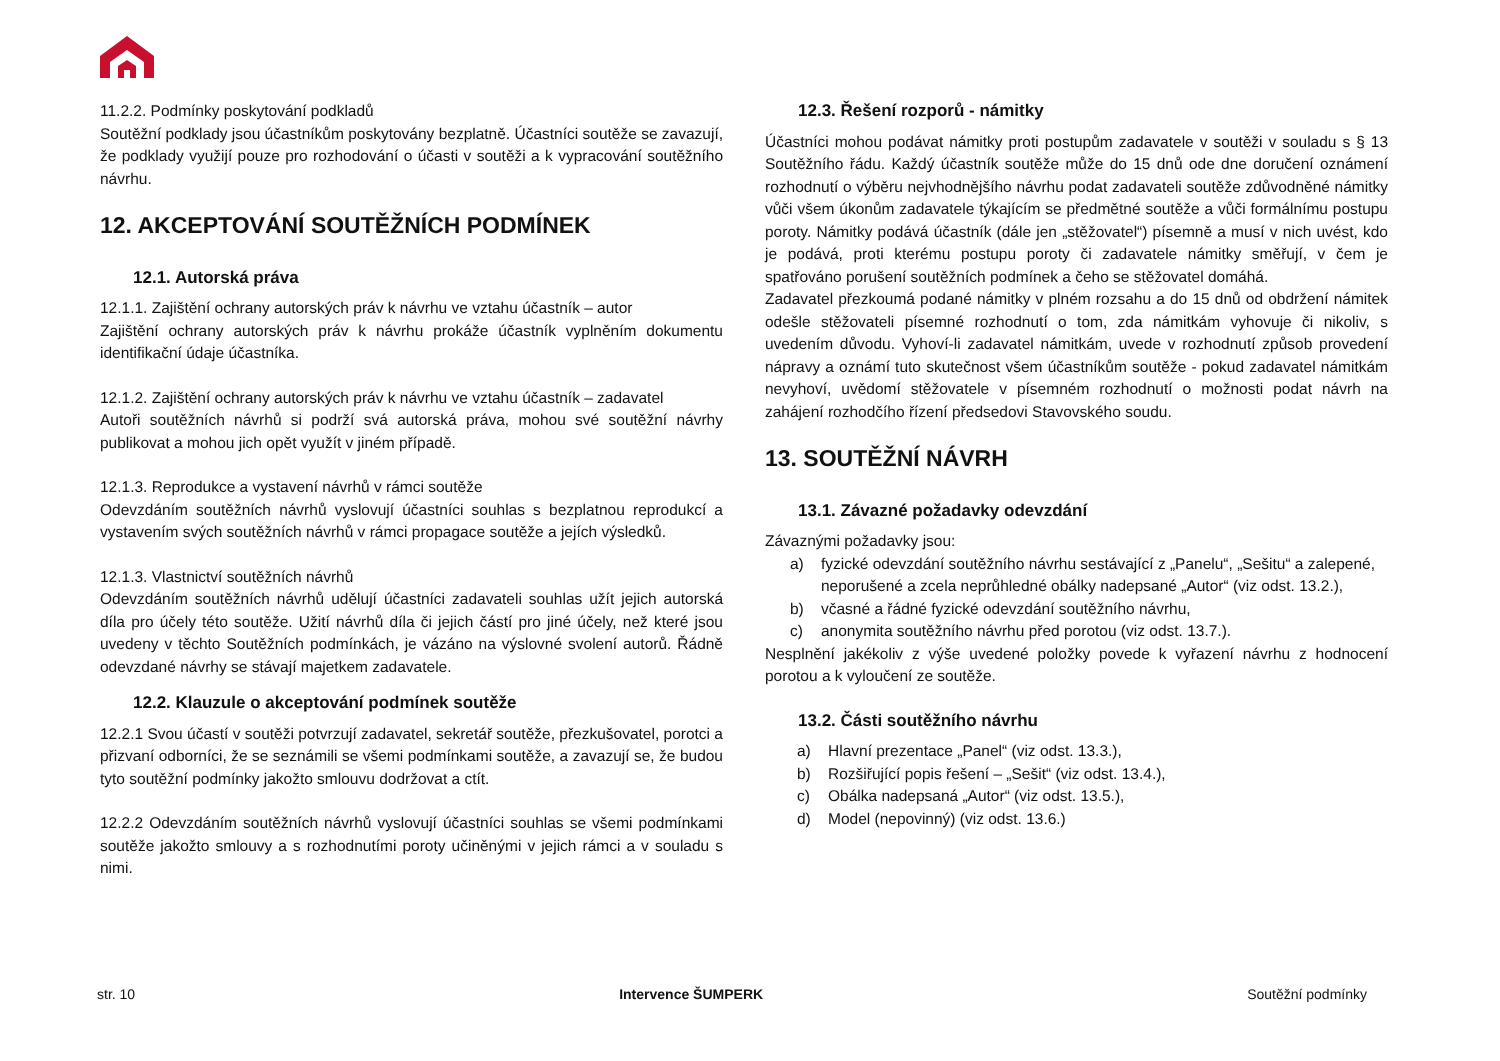11.2.2. Podmínky poskytování podkladů
Soutěžní podklady jsou účastníkům poskytovány bezplatně. Účastníci soutěže se zavazují, že podklady využijí pouze pro rozhodování o účasti v soutěži a k vypracování soutěžního návrhu.
12. AKCEPTOVÁNÍ SOUTĚŽNÍCH PODMÍNEK
12.1. Autorská práva
12.1.1. Zajištění ochrany autorských práv k návrhu ve vztahu účastník – autor
Zajištění ochrany autorských práv k návrhu prokáže účastník vyplněním dokumentu identifikační údaje účastníka.
12.1.2. Zajištění ochrany autorských práv k návrhu ve vztahu účastník – zadavatel
Autoři soutěžních návrhů si podrží svá autorská práva, mohou své soutěžní návrhy publikovat a mohou jich opět využít v jiném případě.
12.1.3. Reprodukce a vystavení návrhů v rámci soutěže
Odevzdáním soutěžních návrhů vyslovují účastníci souhlas s bezplatnou reprodukcí a vystavením svých soutěžních návrhů v rámci propagace soutěže a jejích výsledků.
12.1.3. Vlastnictví soutěžních návrhů
Odevzdáním soutěžních návrhů udělují účastníci zadavateli souhlas užít jejich autorská díla pro účely této soutěže. Užití návrhů díla či jejich částí pro jiné účely, než které jsou uvedeny v těchto Soutěžních podmínkách, je vázáno na výslovné svolení autorů. Řádně odevzdané návrhy se stávají majetkem zadavatele.
12.2. Klauzule o akceptování podmínek soutěže
12.2.1 Svou účastí v soutěži potvrzují zadavatel, sekretář soutěže, přezkušovatel, porotci a přizvaní odborníci, že se seznámili se všemi podmínkami soutěže, a zavazují se, že budou tyto soutěžní podmínky jakožto smlouvu dodržovat a ctít.
12.2.2 Odevzdáním soutěžních návrhů vyslovují účastníci souhlas se všemi podmínkami soutěže jakožto smlouvy a s rozhodnutími poroty učiněnými v jejich rámci a v souladu s nimi.
12.3. Řešení rozporů - námitky
Účastníci mohou podávat námitky proti postupům zadavatele v soutěži v souladu s § 13 Soutěžního řádu. Každý účastník soutěže může do 15 dnů ode dne doručení oznámení rozhodnutí o výběru nejvhodnějšího návrhu podat zadavateli soutěže zdůvodněné námitky vůči všem úkonům zadavatele týkajícím se předmětné soutěže a vůči formálnímu postupu poroty. Námitky podává účastník (dále jen „stěžovatel“) písemně a musí v nich uvést, kdo je podává, proti kterému postupu poroty či zadavatele námitky směřují, v čem je spatřováno porušení soutěžních podmínek a čeho se stěžovatel domáhá.
Zadavatel přezkoumá podané námitky v plném rozsahu a do 15 dnů od obdržení námitek odešle stěžovateli písemné rozhodnutí o tom, zda námitkám vyhovuje či nikoliv, s uvedením důvodu. Vyhoví-li zadavatel námitkám, uvede v rozhodnutí způsob provedení nápravy a oznámí tuto skutečnost všem účastníkům soutěže - pokud zadavatel námitkám nevyhoví, uvědomí stěžovatele v písemném rozhodnutí o možnosti podat návrh na zahájení rozhodčího řízení předsedovi Stavovského soudu.
13. SOUTĚŽNÍ NÁVRH
13.1. Závazné požadavky odevzdání
Závaznými požadavky jsou:
a) fyzické odevzdání soutěžního návrhu sestávající z „Panelu“, „Sešitu“ a zalepené, neporušené a zcela neprůhledné obálky nadepsané „Autor“ (viz odst. 13.2.),
b) včasné a řádné fyzické odevzdání soutěžního návrhu,
c) anonymita soutěžního návrhu před porotou (viz odst. 13.7.).
Nesplnění jakékoliv z výše uvedené položky povede k vyřazení návrhu z hodnocení porotou a k vyloučení ze soutěže.
13.2. Části soutěžního návrhu
a) Hlavní prezentace „Panel“ (viz odst. 13.3.),
b) Rozšiřující popis řešení – „Sešit“ (viz odst. 13.4.),
c) Obálka nadepsaná „Autor“ (viz odst. 13.5.),
d) Model (nepovinný) (viz odst. 13.6.)
str. 10 Intervence ŠUMPERK Soutěžní podmínky